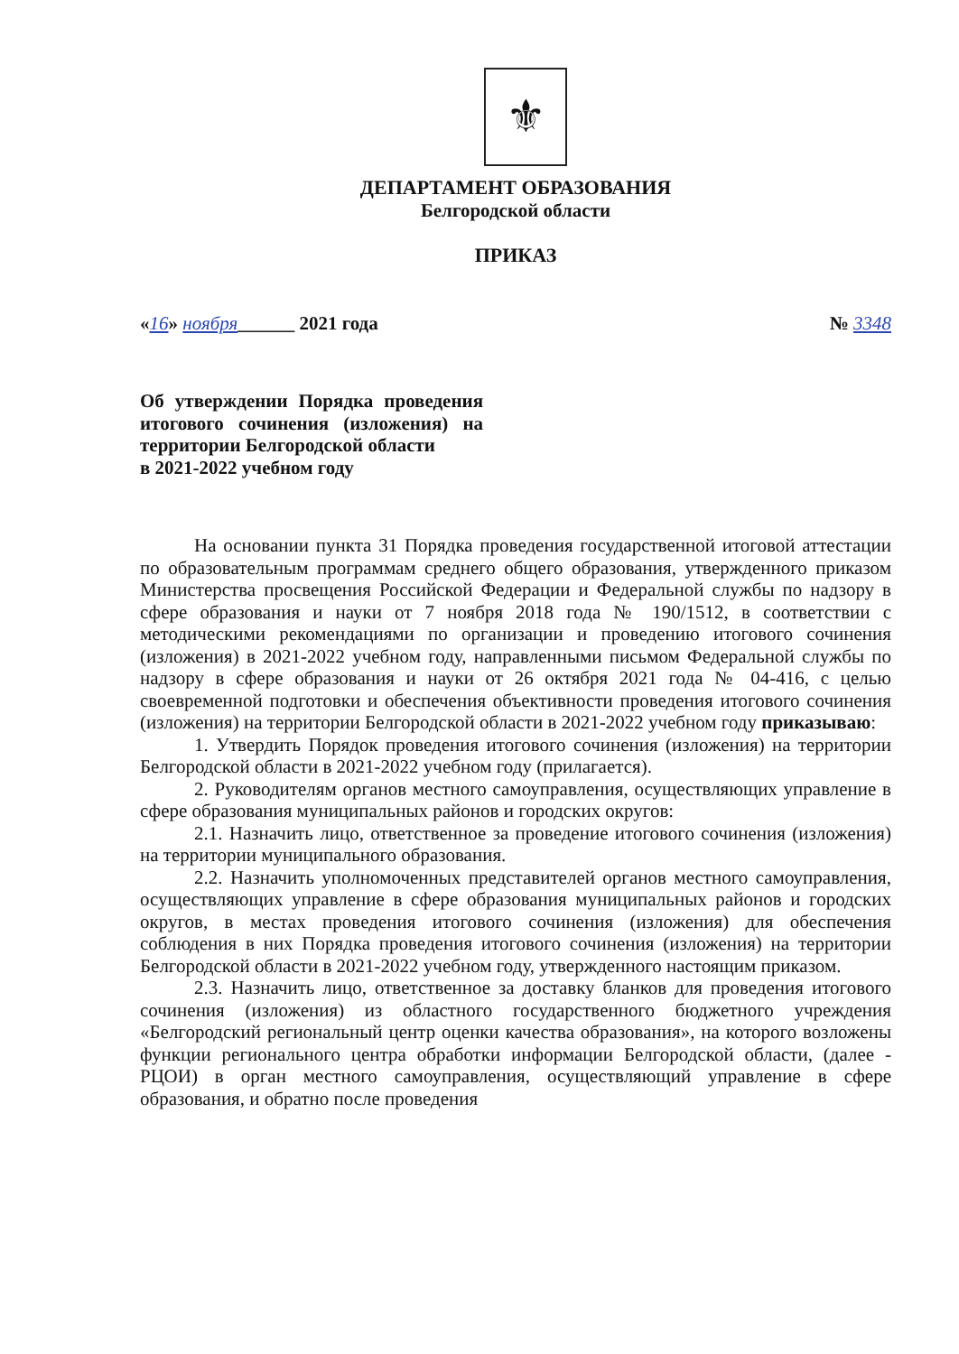⚜
ДЕПАРТАМЕНТ ОБРАЗОВАНИЯ
Белгородской области
ПРИКАЗ
«16» ноября______ 2021 года № 3348
Об утверждении Порядка проведения итогового сочинения (изложения) на территории Белгородской области
в 2021-2022 учебном году
На основании пункта 31 Порядка проведения государственной итоговой аттестации по образовательным программам среднего общего образования, утвержденного приказом Министерства просвещения Российской Федерации и Федеральной службы по надзору в сфере образования и науки от 7 ноября 2018 года № 190/1512, в соответствии с методическими рекомендациями по организации и проведению итогового сочинения (изложения) в 2021-2022 учебном году, направленными письмом Федеральной службы по надзору в сфере образования и науки от 26 октября 2021 года № 04-416, с целью своевременной подготовки и обеспечения объективности проведения итогового сочинения (изложения) на территории Белгородской области в 2021-2022 учебном году приказываю:
1. Утвердить Порядок проведения итогового сочинения (изложения) на территории Белгородской области в 2021-2022 учебном году (прилагается).
2. Руководителям органов местного самоуправления, осуществляющих управление в сфере образования муниципальных районов и городских округов:
2.1. Назначить лицо, ответственное за проведение итогового сочинения (изложения) на территории муниципального образования.
2.2. Назначить уполномоченных представителей органов местного самоуправления, осуществляющих управление в сфере образования муниципальных районов и городских округов, в местах проведения итогового сочинения (изложения) для обеспечения соблюдения в них Порядка проведения итогового сочинения (изложения) на территории Белгородской области в 2021-2022 учебном году, утвержденного настоящим приказом.
2.3. Назначить лицо, ответственное за доставку бланков для проведения итогового сочинения (изложения) из областного государственного бюджетного учреждения «Белгородский региональный центр оценки качества образования», на которого возложены функции регионального центра обработки информации Белгородской области, (далее - РЦОИ) в орган местного самоуправления, осуществляющий управление в сфере образования, и обратно после проведения